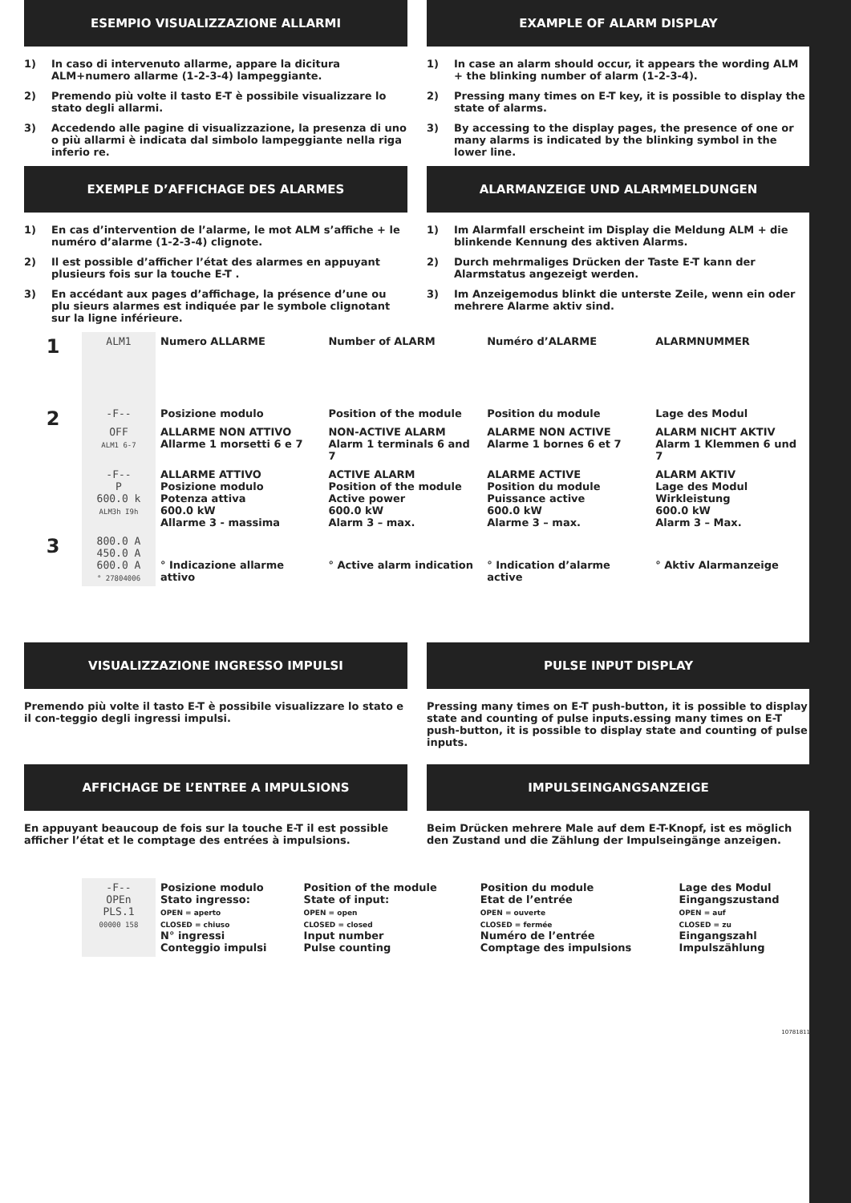ESEMPIO VISUALIZZAZIONE ALLARMI
1) In caso di intervenuto allarme, appare la dicitura ALM+numero allarme (1-2-3-4) lampeggiante.
2) Premendo più volte il tasto E-T è possibile visualizzare lo stato degli allarmi.
3) Accedendo alle pagine di visualizzazione, la presenza di uno o più allarmi è indicata dal simbolo lampeggiante nella riga inferio re.
EXAMPLE OF ALARM DISPLAY
1) In case an alarm should occur, it appears the wording ALM + the blinking number of alarm (1-2-3-4).
2) Pressing many times on E-T key, it is possible to display the state of alarms.
3) By accessing to the display pages, the presence of one or many alarms is indicated by the blinking symbol in the lower line.
EXEMPLE D’AFFICHAGE DES ALARMES
1) En cas d’intervention de l’alarme, le mot ALM s’affiche + le numéro d’alarme (1-2-3-4) clignote.
2) Il est possible d’afficher l’état des alarmes en appuyant plusieurs fois sur la touche E-T .
3) En accédant aux pages d’affichage, la présence d’une ou plu sieurs alarmes est indiquée par le symbole clignotant sur la ligne inférieure.
ALARMANZEIGE UND ALARMMELDUNGEN
1) Im Alarmfall erscheint im Display die Meldung ALM + die blinkende Kennung des aktiven Alarms.
2) Durch mehrmaliges Drücken der Taste E-T kann der Alarmstatus angezeigt werden.
3) Im Anzeigemodus blinkt die unterste Zeile, wenn ein oder mehrere Alarme aktiv sind.
| 1 | ALM1 | Numero ALLARME | Number of ALARM | Numéro d’ALARME | ALARMNUMMER |
| 2 | -F-- | Posizione modulo | Position of the module | Position du module | Lage des Modul |
| | OFF ALM1 6-7 | ALLARME NON ATTIVO Allarme 1 morsetti 6 e 7 | NON-ACTIVE ALARM Alarm 1 terminals 6 and 7 | ALARME NON ACTIVE Alarme 1 bornes 6 et 7 | ALARM NICHT AKTIV Alarm 1 Klemmen 6 und 7 |
| | -F-- P 600.0 k ALM3h I9h | ALLARME ATTIVO Posizione modulo Potenza attiva 600.0 kW Allarme 3 - massima | ACTIVE ALARM Position of the module Active power 600.0 kW Alarm 3 – max. | ALARME ACTIVE Position du module Puissance active 600.0 kW Alarme 3 – max. | ALARM AKTIV Lage des Modul Wirkleistung 600.0 kW Alarm 3 – Max. |
| 3 | 800.0 A 450.0 A 600.0 A ° 27804006 | ° Indicazione allarme attivo | ° Active alarm indication | ° Indication d’alarme active | ° Aktiv Alarmanzeige |
VISUALIZZAZIONE INGRESSO IMPULSI
Premendo più volte il tasto E-T è possibile visualizzare lo stato e il con-teggio degli ingressi impulsi.
PULSE INPUT DISPLAY
Pressing many times on E-T push-button, it is possible to display state and counting of pulse inputs.essing many times on E-T push-button, it is possible to display state and counting of pulse inputs.
AFFICHAGE DE L’ENTREE A IMPULSIONS
En appuyant beaucoup de fois sur la touche E-T il est possible afficher l’état et le comptage des entrées à impulsions.
IMPULSEINGANGSANZEIGE
Beim Drücken mehrere Male auf dem E-T-Knopf, ist es möglich den Zustand und die Zählung der Impulseingänge anzeigen.
| | -F-- OPEn PLS.1 00000 158 | Posizione modulo Stato ingresso: OPEN = aperto CLOSED = chiuso N° ingressi Conteggio impulsi | Position of the module State of input: OPEN = open CLOSED = closed Input number Pulse counting | Position du module Etat de l’entrée OPEN = ouverte CLOSED = fermée Numéro de l’entrée Comptage des impulsions | Lage des Modul Eingangszustand OPEN = auf CLOSED = zu Eingangszahl Impulszählung |
10781811